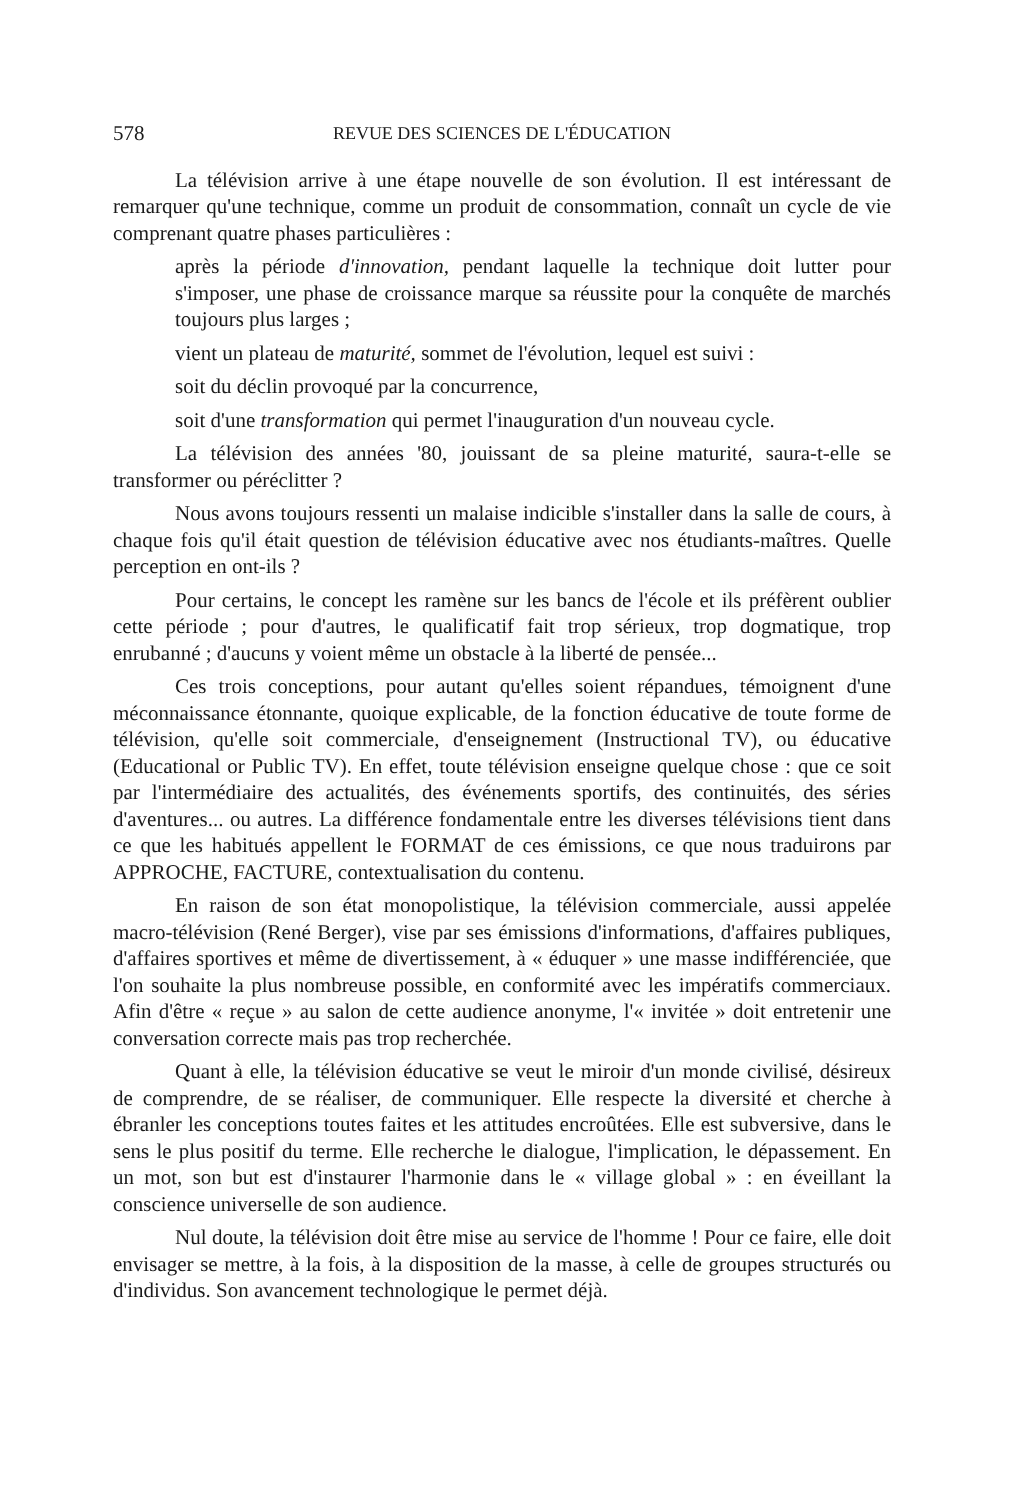578 REVUE DES SCIENCES DE L'ÉDUCATION
La télévision arrive à une étape nouvelle de son évolution. Il est intéressant de remarquer qu'une technique, comme un produit de consommation, connaît un cycle de vie comprenant quatre phases particulières :
après la période d'innovation, pendant laquelle la technique doit lutter pour s'imposer, une phase de croissance marque sa réussite pour la conquête de marchés toujours plus larges ;
vient un plateau de maturité, sommet de l'évolution, lequel est suivi :
soit du déclin provoqué par la concurrence,
soit d'une transformation qui permet l'inauguration d'un nouveau cycle.
La télévision des années '80, jouissant de sa pleine maturité, saura-t-elle se transformer ou péréclitter ?
Nous avons toujours ressenti un malaise indicible s'installer dans la salle de cours, à chaque fois qu'il était question de télévision éducative avec nos étudiants-maîtres. Quelle perception en ont-ils ?
Pour certains, le concept les ramène sur les bancs de l'école et ils préfèrent oublier cette période ; pour d'autres, le qualificatif fait trop sérieux, trop dogmatique, trop enrubanné ; d'aucuns y voient même un obstacle à la liberté de pensée...
Ces trois conceptions, pour autant qu'elles soient répandues, témoignent d'une méconnaissance étonnante, quoique explicable, de la fonction éducative de toute forme de télévision, qu'elle soit commerciale, d'enseignement (Instructional TV), ou éducative (Educational or Public TV). En effet, toute télévision enseigne quelque chose : que ce soit par l'intermédiaire des actualités, des événements sportifs, des continuités, des séries d'aventures... ou autres. La différence fondamentale entre les diverses télévisions tient dans ce que les habitués appellent le FORMAT de ces émissions, ce que nous traduirons par APPROCHE, FACTURE, contextualisation du contenu.
En raison de son état monopolistique, la télévision commerciale, aussi appelée macro-télévision (René Berger), vise par ses émissions d'informations, d'affaires publiques, d'affaires sportives et même de divertissement, à « éduquer » une masse indifférenciée, que l'on souhaite la plus nombreuse possible, en conformité avec les impératifs commerciaux. Afin d'être « reçue » au salon de cette audience anonyme, l'« invitée » doit entretenir une conversation correcte mais pas trop recherchée.
Quant à elle, la télévision éducative se veut le miroir d'un monde civilisé, désireux de comprendre, de se réaliser, de communiquer. Elle respecte la diversité et cherche à ébranler les conceptions toutes faites et les attitudes encroûtées. Elle est subversive, dans le sens le plus positif du terme. Elle recherche le dialogue, l'implication, le dépassement. En un mot, son but est d'instaurer l'harmonie dans le « village global » : en éveillant la conscience universelle de son audience.
Nul doute, la télévision doit être mise au service de l'homme ! Pour ce faire, elle doit envisager se mettre, à la fois, à la disposition de la masse, à celle de groupes structurés ou d'individus. Son avancement technologique le permet déjà.